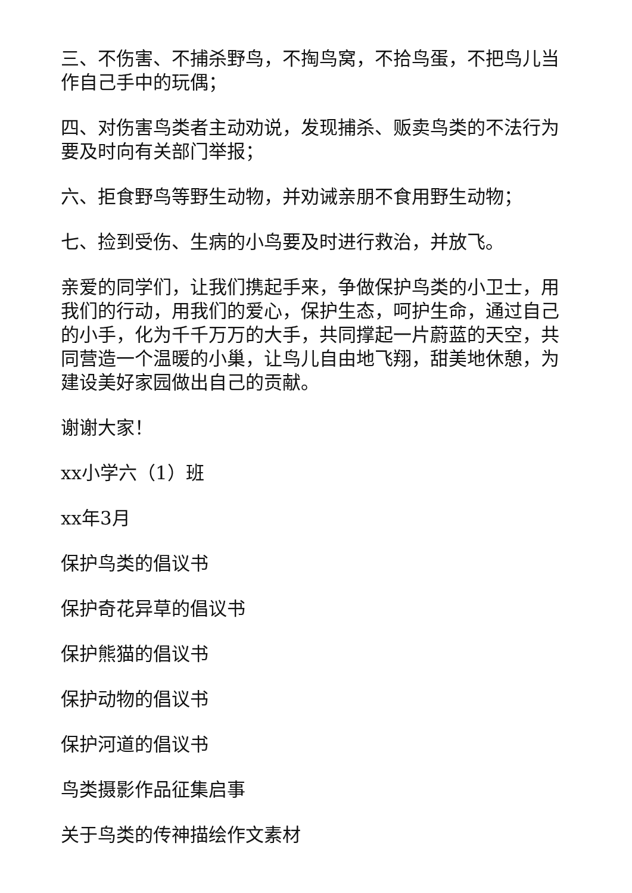三、不伤害、不捕杀野鸟，不掏鸟窝，不拾鸟蛋，不把鸟儿当作自己手中的玩偶；
四、对伤害鸟类者主动劝说，发现捕杀、贩卖鸟类的不法行为要及时向有关部门举报；
六、拒食野鸟等野生动物，并劝诫亲朋不食用野生动物；
七、捡到受伤、生病的小鸟要及时进行救治，并放飞。
亲爱的同学们，让我们携起手来，争做保护鸟类的小卫士，用我们的行动，用我们的爱心，保护生态，呵护生命，通过自己的小手，化为千千万万的大手，共同撑起一片蔚蓝的天空，共同营造一个温暖的小巢，让鸟儿自由地飞翔，甜美地休憩，为建设美好家园做出自己的贡献。
谢谢大家！
xx小学六（1）班
xx年3月
保护鸟类的倡议书
保护奇花异草的倡议书
保护熊猫的倡议书
保护动物的倡议书
保护河道的倡议书
鸟类摄影作品征集启事
关于鸟类的传神描绘作文素材